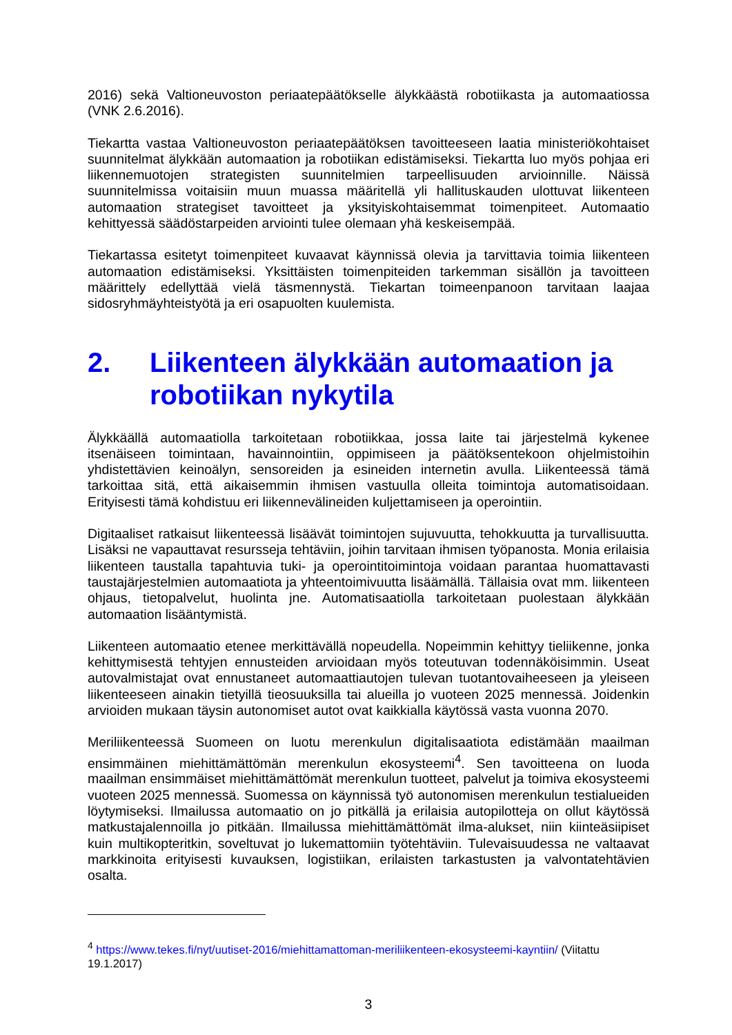2016) sekä Valtioneuvoston periaatepäätökselle älykkäästä robotiikasta ja automaatiossa (VNK 2.6.2016).
Tiekartta vastaa Valtioneuvoston periaatepäätöksen tavoitteeseen laatia ministeriökohtaiset suunnitelmat älykkään automaation ja robotiikan edistämiseksi. Tiekartta luo myös pohjaa eri liikennemuotojen strategisten suunnitelmien tarpeellisuuden arvioinnille. Näissä suunnitelmissa voitaisiin muun muassa määritellä yli hallituskauden ulottuvat liikenteen automaation strategiset tavoitteet ja yksityiskohtaisemmat toimenpiteet. Automaatio kehittyessä säädöstarpeiden arviointi tulee olemaan yhä keskeisempää.
Tiekartassa esitetyt toimenpiteet kuvaavat käynnissä olevia ja tarvittavia toimia liikenteen automaation edistämiseksi. Yksittäisten toimenpiteiden tarkemman sisällön ja tavoitteen määrittely edellyttää vielä täsmennystä. Tiekartan toimeenpanoon tarvitaan laajaa sidosryhmäyhteistyötä ja eri osapuolten kuulemista.
2. Liikenteen älykkään automaation ja robotiikan nykytila
Älykkäällä automaatiolla tarkoitetaan robotiikkaa, jossa laite tai järjestelmä kykenee itsenäiseen toimintaan, havainnointiin, oppimiseen ja päätöksentekoon ohjelmistoihin yhdistettävien keinoälyn, sensoreiden ja esineiden internetin avulla. Liikenteessä tämä tarkoittaa sitä, että aikaisemmin ihmisen vastuulla olleita toimintoja automatisoidaan. Erityisesti tämä kohdistuu eri liikennevälineiden kuljettamiseen ja operointiin.
Digitaaliset ratkaisut liikenteessä lisäävät toimintojen sujuvuutta, tehokkuutta ja turvallisuutta. Lisäksi ne vapauttavat resursseja tehtäviin, joihin tarvitaan ihmisen työpanosta. Monia erilaisia liikenteen taustalla tapahtuvia tuki- ja operointitoimintoja voidaan parantaa huomattavasti taustajärjestelmien automaatiota ja yhteentoimivuutta lisäämällä. Tällaisia ovat mm. liikenteen ohjaus, tietopalvelut, huolinta jne. Automatisaatiolla tarkoitetaan puolestaan älykkään automaation lisääntymistä.
Liikenteen automaatio etenee merkittävällä nopeudella. Nopeimmin kehittyy tieliikenne, jonka kehittymisestä tehtyjen ennusteiden arvioidaan myös toteutuvan todennäköisimmin. Useat autovalmistajat ovat ennustaneet automaattiautojen tulevan tuotantovaiheeseen ja yleiseen liikenteeseen ainakin tietyillä tieosuuksilla tai alueilla jo vuoteen 2025 mennessä. Joidenkin arvioiden mukaan täysin autonomiset autot ovat kaikkialla käytössä vasta vuonna 2070.
Meriliikenteessä Suomeen on luotu merenkulun digitalisaatiota edistämään maailman ensimmäinen miehittämättömän merenkulun ekosysteemi<sup>4</sup>. Sen tavoitteena on luoda maailman ensimmäiset miehittämättömät merenkulun tuotteet, palvelut ja toimiva ekosysteemi vuoteen 2025 mennessä. Suomessa on käynnissä työ autonomisen merenkulun testialueiden löytymiseksi. Ilmailussa automaatio on jo pitkällä ja erilaisia autopilotteja on ollut käytössä matkustajalennoilla jo pitkään. Ilmailussa miehittämättömät ilma-alukset, niin kiinteäsiipiset kuin multikopteritkin, soveltuvat jo lukemattomiin työtehtäviin. Tulevaisuudessa ne valtaavat markkinoita erityisesti kuvauksen, logistiikan, erilaisten tarkastusten ja valvontatehtävien osalta.
<sup>4</sup> https://www.tekes.fi/nyt/uutiset-2016/miehittamattoman-meriliikenteen-ekosysteemi-kayntiin/ (Viitattu 19.1.2017)
3